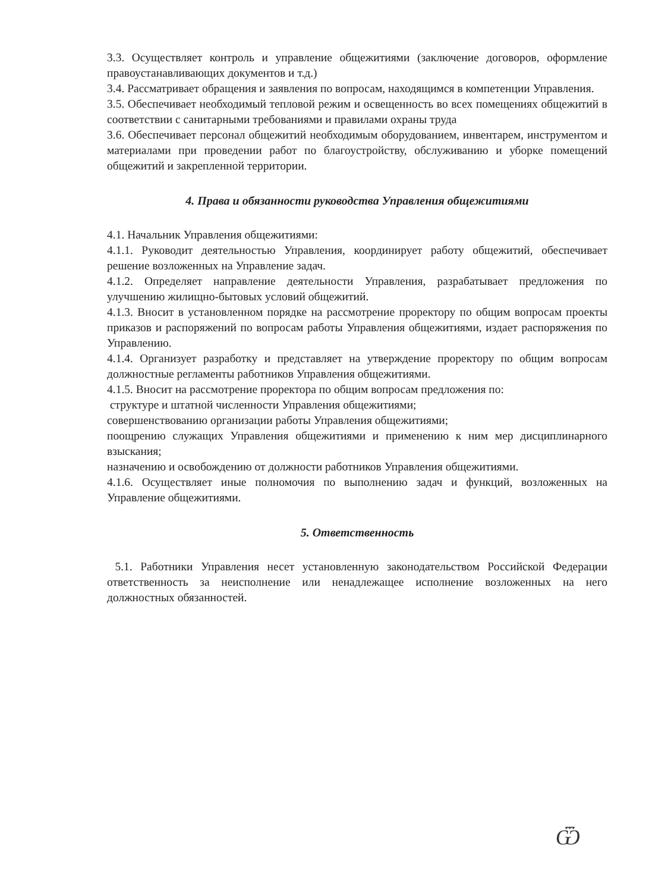3.3. Осуществляет контроль и управление общежитиями (заключение договоров, оформление правоустанавливающих документов и т.д.)
3.4. Рассматривает обращения и заявления по вопросам, находящимся в компетенции Управления.
3.5. Обеспечивает необходимый тепловой режим и освещенность во всех помещениях общежитий в соответствии с санитарными требованиями и правилами охраны труда
3.6. Обеспечивает персонал общежитий необходимым оборудованием, инвентарем, инструментом и материалами при проведении работ по благоустройству, обслуживанию и уборке помещений общежитий и закрепленной территории.
4. Права и обязанности руководства Управления общежитиями
4.1. Начальник Управления общежитиями:
4.1.1. Руководит деятельностью Управления, координирует работу общежитий, обеспечивает решение возложенных на Управление задач.
4.1.2. Определяет направление деятельности Управления, разрабатывает предложения по улучшению жилищно-бытовых условий общежитий.
4.1.3. Вносит в установленном порядке на рассмотрение проректору по общим вопросам проекты приказов и распоряжений по вопросам работы Управления общежитиями, издает распоряжения по Управлению.
4.1.4. Организует разработку и представляет на утверждение проректору по общим вопросам должностные регламенты работников Управления общежитиями.
4.1.5. Вносит на рассмотрение проректора по общим вопросам предложения по:
структуре и штатной численности Управления общежитиями;
совершенствованию организации работы Управления общежитиями;
поощрению служащих Управления общежитиями и применению к ним мер дисциплинарного взыскания;
назначению и освобождению от должности работников Управления общежитиями.
4.1.6. Осуществляет иные полномочия по выполнению задач и функций, возложенных на Управление общежитиями.
5. Ответственность
5.1. Работники Управления несет установленную законодательством Российской Федерации ответственность за неисполнение или ненадлежащее исполнение возложенных на него должностных обязанностей.
Ѿ